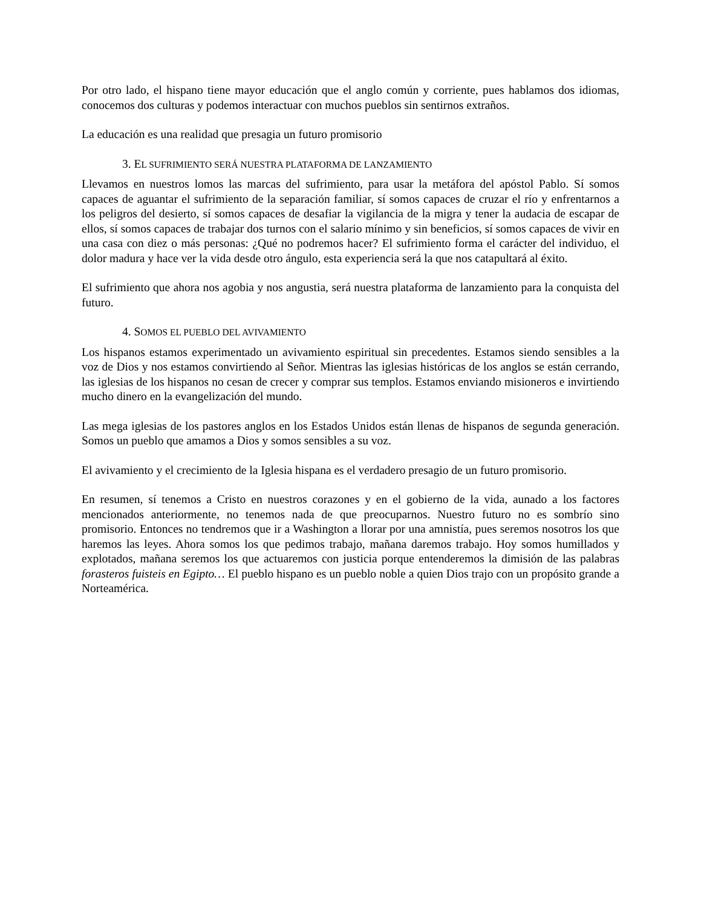Por otro lado, el hispano tiene mayor educación que el anglo común y corriente, pues hablamos dos idiomas, conocemos dos culturas y podemos interactuar con muchos pueblos sin sentirnos extraños.
La educación es una realidad que presagia un futuro promisorio
3. EL SUFRIMIENTO SERÁ NUESTRA PLATAFORMA DE LANZAMIENTO
Llevamos en nuestros lomos las marcas del sufrimiento, para usar la metáfora del apóstol Pablo. Sí somos capaces de aguantar el sufrimiento de la separación familiar, sí somos capaces de cruzar el río y enfrentarnos a los peligros del desierto, sí somos capaces de desafiar la vigilancia de la migra y tener la audacia de escapar de ellos, sí somos capaces de trabajar dos turnos con el salario mínimo y sin beneficios, sí somos capaces de vivir en una casa con diez o más personas: ¿Qué no podremos hacer? El sufrimiento forma el carácter del individuo, el dolor madura y hace ver la vida desde otro ángulo, esta experiencia será la que nos catapultará al éxito.
El sufrimiento que ahora nos agobia y nos angustia, será nuestra plataforma de lanzamiento para la conquista del futuro.
4. SOMOS EL PUEBLO DEL AVIVAMIENTO
Los hispanos estamos experimentado un avivamiento espiritual sin precedentes. Estamos siendo sensibles a la voz de Dios y nos estamos convirtiendo al Señor. Mientras las iglesias históricas de los anglos se están cerrando, las iglesias de los hispanos no cesan de crecer y comprar sus templos. Estamos enviando misioneros e invirtiendo mucho dinero en la evangelización del mundo.
Las mega iglesias de los pastores anglos en los Estados Unidos están llenas de hispanos de segunda generación. Somos un pueblo que amamos a Dios y somos sensibles a su voz.
El avivamiento y el crecimiento de la Iglesia hispana es el verdadero presagio de un futuro promisorio.
En resumen, sí tenemos a Cristo en nuestros corazones y en el gobierno de la vida, aunado a los factores mencionados anteriormente, no tenemos nada de que preocuparnos. Nuestro futuro no es sombrío sino promisorio. Entonces no tendremos que ir a Washington a llorar por una amnistía, pues seremos nosotros los que haremos las leyes. Ahora somos los que pedimos trabajo, mañana daremos trabajo. Hoy somos humillados y explotados, mañana seremos los que actuaremos con justicia porque entenderemos la dimisión de las palabras forasteros fuisteis en Egipto… El pueblo hispano es un pueblo noble a quien Dios trajo con un propósito grande a Norteamérica.